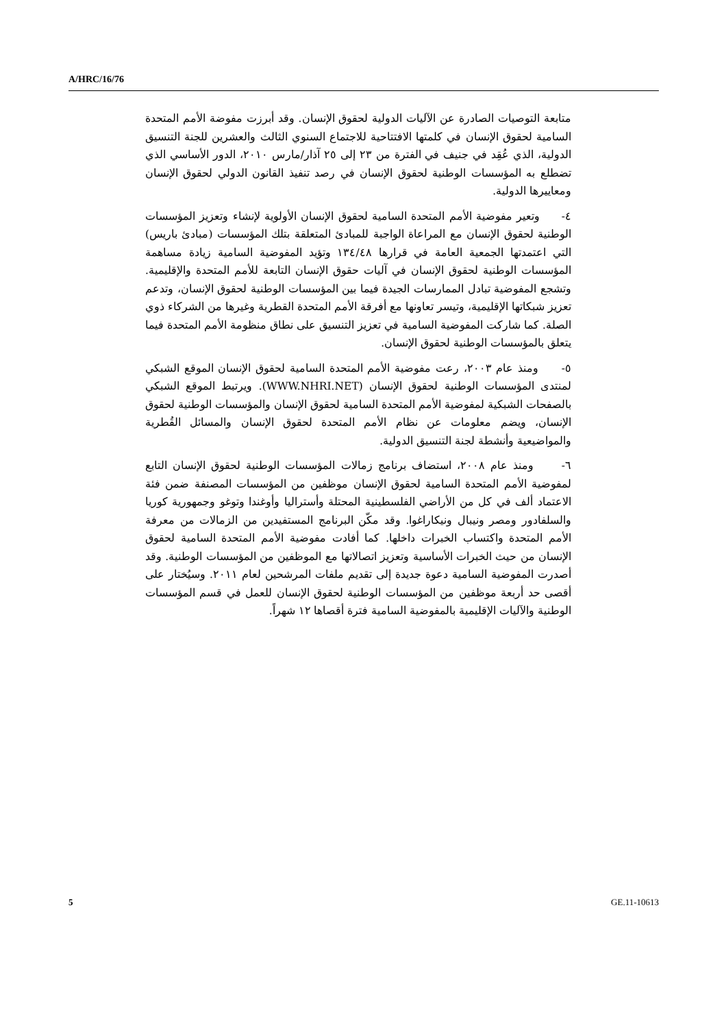A/HRC/16/76
متابعة التوصيات الصادرة عن الآليات الدولية لحقوق الإنسان. وقد أبرزت مفوضة الأمم المتحدة السامية لحقوق الإنسان في كلمتها الافتتاحية للاجتماع السنوي الثالث والعشرين للجنة التنسيق الدولية، الذي عُقِد في جنيف في الفترة من ٢٣ إلى ٢٥ آذار/مارس ٢٠١٠، الدور الأساسي الذي تضطلع به المؤسسات الوطنية لحقوق الإنسان في رصد تنفيذ القانون الدولي لحقوق الإنسان ومعاييرها الدولية.
٤- وتعير مفوضية الأمم المتحدة السامية لحقوق الإنسان الأولوية لإنشاء وتعزيز المؤسسات الوطنية لحقوق الإنسان مع المراعاة الواجبة للمبادئ المتعلقة بتلك المؤسسات (مبادئ باريس) التي اعتمدتها الجمعية العامة في قرارها ١٣٤/٤٨ وتؤيد المفوضية السامية زيادة مساهمة المؤسسات الوطنية لحقوق الإنسان في آليات حقوق الإنسان التابعة للأمم المتحدة والإقليمية. وتشجع المفوضية تبادل الممارسات الجيدة فيما بين المؤسسات الوطنية لحقوق الإنسان، وتدعم تعزيز شبكاتها الإقليمية، وتيسر تعاونها مع أفرقة الأمم المتحدة القطرية وغيرها من الشركاء ذوي الصلة. كما شاركت المفوضية السامية في تعزيز التنسيق على نطاق منظومة الأمم المتحدة فيما يتعلق بالمؤسسات الوطنية لحقوق الإنسان.
٥- ومنذ عام ٢٠٠٣، رعت مفوضية الأمم المتحدة السامية لحقوق الإنسان الموقع الشبكي لمنتدى المؤسسات الوطنية لحقوق الإنسان (WWW.NHRI.NET). ويرتبط الموقع الشبكي بالصفحات الشبكية لمفوضية الأمم المتحدة السامية لحقوق الإنسان والمؤسسات الوطنية لحقوق الإنسان، ويضم معلومات عن نظام الأمم المتحدة لحقوق الإنسان والمسائل القُطرية والمواضيعية وأنشطة لجنة التنسيق الدولية.
٦- ومنذ عام ٢٠٠٨، استضاف برنامج زمالات المؤسسات الوطنية لحقوق الإنسان التابع لمفوضية الأمم المتحدة السامية لحقوق الإنسان موظفين من المؤسسات المصنفة ضمن فئة الاعتماد ألف في كل من الأراضي الفلسطينية المحتلة وأستراليا وأوغندا وتوغو وجمهورية كوريا والسلفادور ومصر ونيبال ونيكاراغوا. وقد مكّن البرنامج المستفيدين من الزمالات من معرفة الأمم المتحدة واكتساب الخبرات داخلها. كما أفادت مفوضية الأمم المتحدة السامية لحقوق الإنسان من حيث الخبرات الأساسية وتعزيز اتصالاتها مع الموظفين من المؤسسات الوطنية. وقد أصدرت المفوضية السامية دعوة جديدة إلى تقديم ملفات المرشحين لعام ٢٠١١. وسيُختار على أقصى حد أربعة موظفين من المؤسسات الوطنية لحقوق الإنسان للعمل في قسم المؤسسات الوطنية والآليات الإقليمية بالمفوضية السامية فترة أقصاها ١٢ شهراً.
5 GE.11-10613